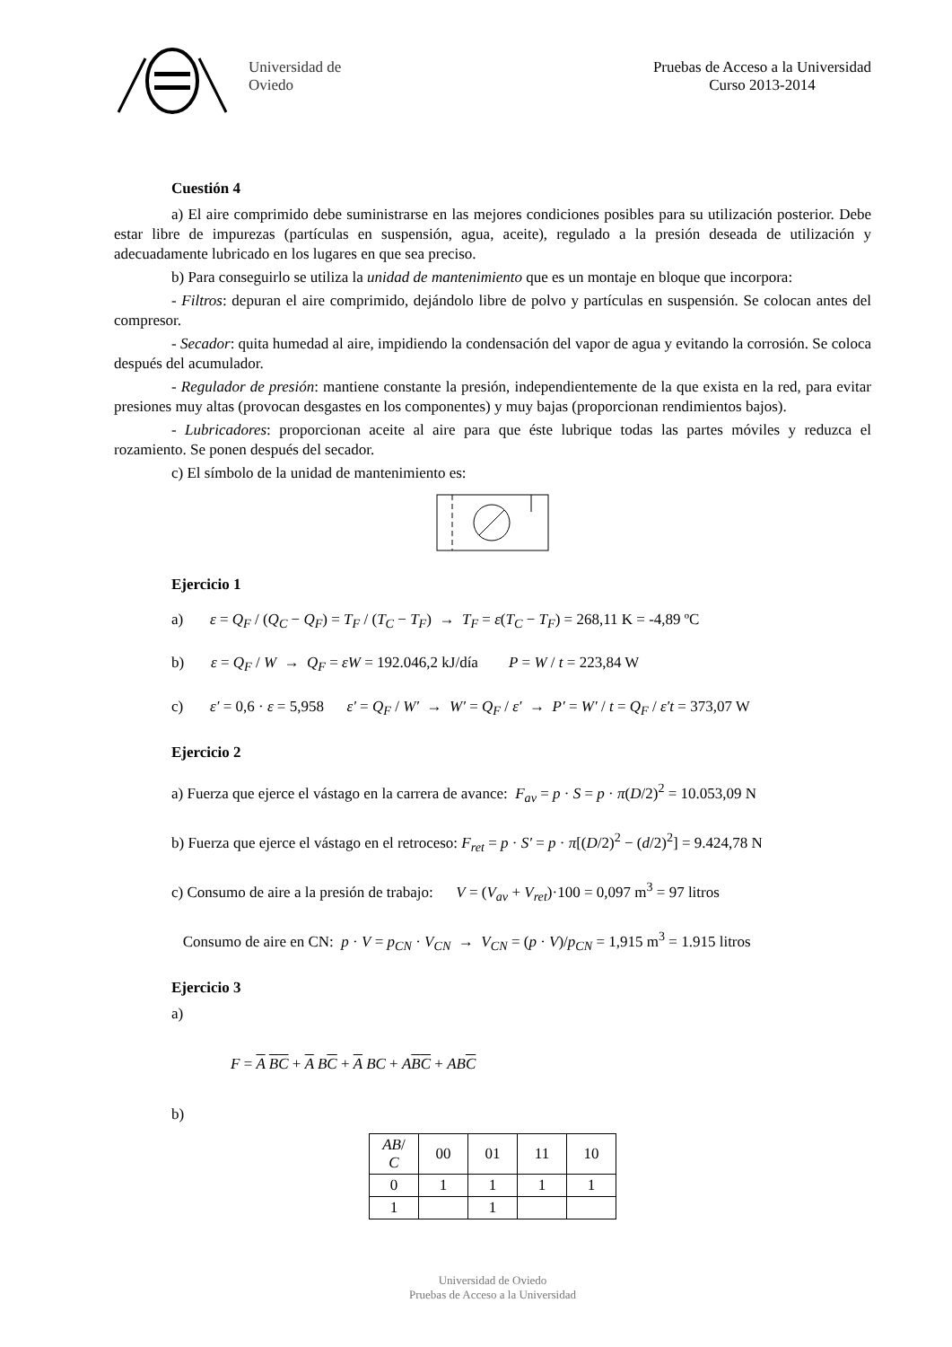Universidad de
Oviedo
Pruebas de Acceso a la Universidad
Curso 2013-2014
Cuestión 4
a) El aire comprimido debe suministrarse en las mejores condiciones posibles para su utilización posterior. Debe estar libre de impurezas (partículas en suspensión, agua, aceite), regulado a la presión deseada de utilización y adecuadamente lubricado en los lugares en que sea preciso.
b) Para conseguirlo se utiliza la unidad de mantenimiento que es un montaje en bloque que incorpora:
- Filtros: depuran el aire comprimido, dejándolo libre de polvo y partículas en suspensión. Se colocan antes del compresor.
- Secador: quita humedad al aire, impidiendo la condensación del vapor de agua y evitando la corrosión. Se coloca después del acumulador.
- Regulador de presión: mantiene constante la presión, independientemente de la que exista en la red, para evitar presiones muy altas (provocan desgastes en los componentes) y muy bajas (proporcionan rendimientos bajos).
- Lubricadores: proporcionan aceite al aire para que éste lubrique todas las partes móviles y reduzca el rozamiento. Se ponen después del secador.
c) El símbolo de la unidad de mantenimiento es:
Ejercicio 1
a) ε = Q<sub>F</sub> / (Q<sub>C</sub> − Q<sub>F</sub>) = T<sub>F</sub> / (T<sub>C</sub> − T<sub>F</sub>) → T<sub>F</sub> = ε(T<sub>C</sub> − T<sub>F</sub>) = 268,11 K = -4,89 ºC
b) ε = Q<sub>F</sub> / W → Q<sub>F</sub> = εW = 192.046,2 kJ/día P = W / t = 223,84 W
c) ε′ = 0,6 · ε = 5,958 ε′ = Q<sub>F</sub> / W′ → W′ = Q<sub>F</sub> / ε′ → P′ = W′ / t = Q<sub>F</sub> / ε′t = 373,07 W
Ejercicio 2
a) Fuerza que ejerce el vástago en la carrera de avance: F<sub>av</sub> = p · S = p · π(D/2)<sup>2</sup> = 10.053,09 N
b) Fuerza que ejerce el vástago en el retroceso: F<sub>ret</sub> = p · S′ = p · π[(D/2)<sup>2</sup> − (d/2)<sup>2</sup>] = 9.424,78 N
c) Consumo de aire a la presión de trabajo: V = (V<sub>av</sub> + V<sub>ret</sub>)·100 = 0,097 m<sup>3</sup> = 97 litros
Consumo de aire en CN: p · V = p<sub>CN</sub> · V<sub>CN</sub> → V<sub>CN</sub> = (p · V)/p<sub>CN</sub> = 1,915 m<sup>3</sup> = 1.915 litros
Ejercicio 3
a)
F = A BC + A BC + A BC + ABC + ABC
b)
| AB / C | 00 | 01 | 11 | 10 |
| 0 | 1 | 1 | 1 | 1 |
| 1 | | 1 | | |
Universidad de Oviedo
Pruebas de Acceso a la Universidad